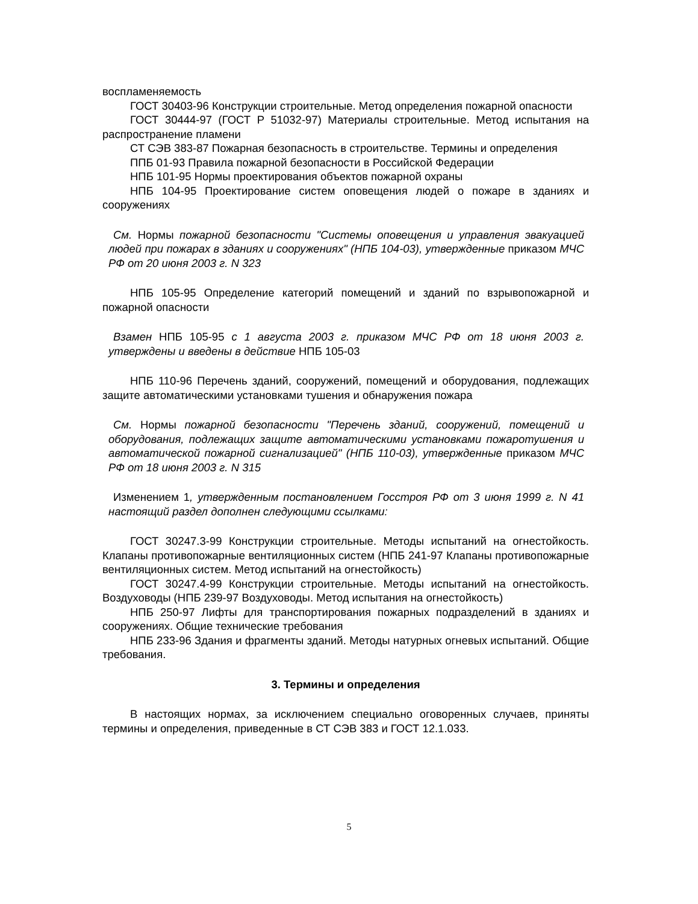воспламеняемость
ГОСТ 30403-96 Конструкции строительные. Метод определения пожарной опасности
ГОСТ 30444-97 (ГОСТ Р 51032-97) Материалы строительные. Метод испытания на распространение пламени
СТ СЭВ 383-87 Пожарная безопасность в строительстве. Термины и определения
ППБ 01-93 Правила пожарной безопасности в Российской Федерации
НПБ 101-95 Нормы проектирования объектов пожарной охраны
НПБ 104-95 Проектирование систем оповещения людей о пожаре в зданиях и сооружениях
См. Нормы пожарной безопасности "Системы оповещения и управления эвакуацией людей при пожарах в зданиях и сооружениях" (НПБ 104-03), утвержденные приказом МЧС РФ от 20 июня 2003 г. N 323
НПБ 105-95 Определение категорий помещений и зданий по взрывопожарной и пожарной опасности
Взамен НПБ 105-95 с 1 августа 2003 г. приказом МЧС РФ от 18 июня 2003 г. утверждены и введены в действие НПБ 105-03
НПБ 110-96 Перечень зданий, сооружений, помещений и оборудования, подлежащих защите автоматическими установками тушения и обнаружения пожара
См. Нормы пожарной безопасности "Перечень зданий, сооружений, помещений и оборудования, подлежащих защите автоматическими установками пожаротушения и автоматической пожарной сигнализацией" (НПБ 110-03), утвержденные приказом МЧС РФ от 18 июня 2003 г. N 315
Изменением 1, утвержденным постановлением Госстроя РФ от 3 июня 1999 г. N 41 настоящий раздел дополнен следующими ссылками:
ГОСТ 30247.3-99 Конструкции строительные. Методы испытаний на огнестойкость. Клапаны противопожарные вентиляционных систем (НПБ 241-97 Клапаны противопожарные вентиляционных систем. Метод испытаний на огнестойкость)
ГОСТ 30247.4-99 Конструкции строительные. Методы испытаний на огнестойкость. Воздуховоды (НПБ 239-97 Воздуховоды. Метод испытания на огнестойкость)
НПБ 250-97 Лифты для транспортирования пожарных подразделений в зданиях и сооружениях. Общие технические требования
НПБ 233-96 Здания и фрагменты зданий. Методы натурных огневых испытаний. Общие требования.
3. Термины и определения
В настоящих нормах, за исключением специально оговоренных случаев, приняты термины и определения, приведенные в СТ СЭВ 383 и ГОСТ 12.1.033.
5